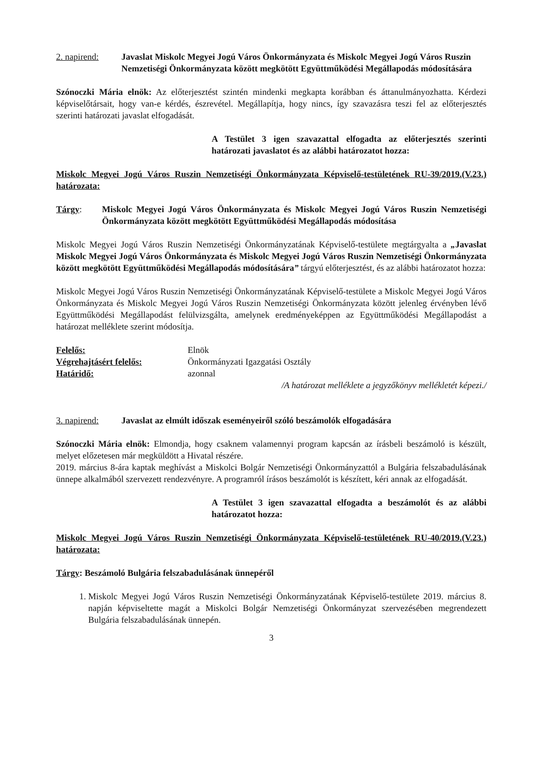2. napirend: Javaslat Miskolc Megyei Jogú Város Önkormányzata és Miskolc Megyei Jogú Város Ruszin Nemzetiségi Önkormányzata között megkötött Együttműködési Megállapodás módosítására
Szónoczki Mária elnök: Az előterjesztést szintén mindenki megkapta korábban és áttanulmányozhatta. Kérdezi képviselőtársait, hogy van-e kérdés, észrevétel. Megállapítja, hogy nincs, így szavazásra teszi fel az előterjesztés szerinti határozati javaslat elfogadását.
A Testület 3 igen szavazattal elfogadta az előterjesztés szerinti határozati javaslatot és az alábbi határozatot hozza:
Miskolc Megyei Jogú Város Ruszin Nemzetiségi Önkormányzata Képviselő-testületének RU-39/2019.(V.23.) határozata:
Tárgy: Miskolc Megyei Jogú Város Önkormányzata és Miskolc Megyei Jogú Város Ruszin Nemzetiségi Önkormányzata között megkötött Együttműködési Megállapodás módosítása
Miskolc Megyei Jogú Város Ruszin Nemzetiségi Önkormányzatának Képviselő-testülete megtárgyalta a „Javaslat Miskolc Megyei Jogú Város Önkormányzata és Miskolc Megyei Jogú Város Ruszin Nemzetiségi Önkormányzata között megkötött Együttműködési Megállapodás módosítására” tárgyú előterjesztést, és az alábbi határozatot hozza:
Miskolc Megyei Jogú Város Ruszin Nemzetiségi Önkormányzatának Képviselő-testülete a Miskolc Megyei Jogú Város Önkormányzata és Miskolc Megyei Jogú Város Ruszin Nemzetiségi Önkormányzata között jelenleg érvényben lévő Együttműködési Megállapodást felülvizsgálta, amelynek eredményeképpen az Együttműködési Megállapodást a határozat melléklete szerint módosítja.
Felelős: Elnök
Végrehajtásért felelős: Önkormányzati Igazgatási Osztály
Határidő: azonnal
/A határozat melléklete a jegyzőkönyv mellékletét képezi./
3. napirend: Javaslat az elmúlt időszak eseményeiről szóló beszámolók elfogadására
Szónoczki Mária elnök: Elmondja, hogy csaknem valamennyi program kapcsán az írásbeli beszámoló is készült, melyet előzetesen már megküldött a Hivatal részére.
2019. március 8-ára kaptak meghívást a Miskolci Bolgár Nemzetiségi Önkormányzattól a Bulgária felszabadulásának ünnepe alkalmából szervezett rendezvényre. A programról írásos beszámolót is készített, kéri annak az elfogadását.
A Testület 3 igen szavazattal elfogadta a beszámolót és az alábbi határozatot hozza:
Miskolc Megyei Jogú Város Ruszin Nemzetiségi Önkormányzata Képviselő-testületének RU-40/2019.(V.23.) határozata:
Tárgy: Beszámoló Bulgária felszabadulásának ünnepéről
1. Miskolc Megyei Jogú Város Ruszin Nemzetiségi Önkormányzatának Képviselő-testülete 2019. március 8. napján képviseltette magát a Miskolci Bolgár Nemzetiségi Önkormányzat szervezésében megrendezett Bulgária felszabadulásának ünnepén.
3